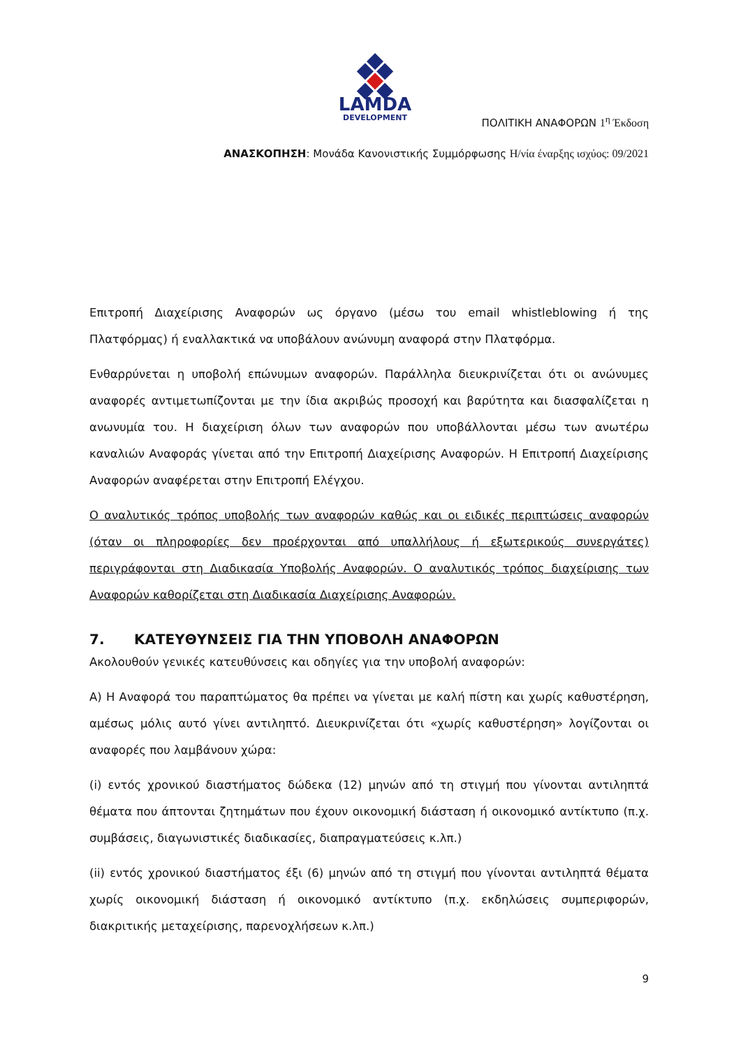LAMDA
DEVELOPMENT
ΠΟΛΙΤΙΚΗ ΑΝΑΦΟΡΩΝ 1<sup>η</sup> Έκδοση
ΑΝΑΣΚΟΠΗΣΗ: Μονάδα Κανονιστικής Συμμόρφωσης Η/νία έναρξης ισχύος: 09/2021
Επιτροπή Διαχείρισης Αναφορών ως όργανο (μέσω του email whistleblowing ή της Πλατφόρμας) ή εναλλακτικά να υποβάλουν ανώνυμη αναφορά στην Πλατφόρμα.
Ενθαρρύνεται η υποβολή επώνυμων αναφορών. Παράλληλα διευκρινίζεται ότι οι ανώνυμες αναφορές αντιμετωπίζονται με την ίδια ακριβώς προσοχή και βαρύτητα και διασφαλίζεται η ανωνυμία του. Η διαχείριση όλων των αναφορών που υποβάλλονται μέσω των ανωτέρω καναλιών Αναφοράς γίνεται από την Επιτροπή Διαχείρισης Αναφορών. Η Επιτροπή Διαχείρισης Αναφορών αναφέρεται στην Επιτροπή Ελέγχου.
Ο αναλυτικός τρόπος υποβολής των αναφορών καθώς και οι ειδικές περιπτώσεις αναφορών (όταν οι πληροφορίες δεν προέρχονται από υπαλλήλους ή εξωτερικούς συνεργάτες) περιγράφονται στη Διαδικασία Υποβολής Αναφορών. Ο αναλυτικός τρόπος διαχείρισης των Αναφορών καθορίζεται στη Διαδικασία Διαχείρισης Αναφορών.
7. ΚΑΤΕΥΘΥΝΣΕΙΣ ΓΙΑ ΤΗΝ ΥΠΟΒΟΛΗ ΑΝΑΦΟΡΩΝ
Ακολουθούν γενικές κατευθύνσεις και οδηγίες για την υποβολή αναφορών:
Α) Η Αναφορά του παραπτώματος θα πρέπει να γίνεται με καλή πίστη και χωρίς καθυστέρηση, αμέσως μόλις αυτό γίνει αντιληπτό. Διευκρινίζεται ότι «χωρίς καθυστέρηση» λογίζονται οι αναφορές που λαμβάνουν χώρα:
(i) εντός χρονικού διαστήματος δώδεκα (12) μηνών από τη στιγμή που γίνονται αντιληπτά θέματα που άπτονται ζητημάτων που έχουν οικονομική διάσταση ή οικονομικό αντίκτυπο (π.χ. συμβάσεις, διαγωνιστικές διαδικασίες, διαπραγματεύσεις κ.λπ.)
(ii) εντός χρονικού διαστήματος έξι (6) μηνών από τη στιγμή που γίνονται αντιληπτά θέματα χωρίς οικονομική διάσταση ή οικονομικό αντίκτυπο (π.χ. εκδηλώσεις συμπεριφορών, διακριτικής μεταχείρισης, παρενοχλήσεων κ.λπ.)
9